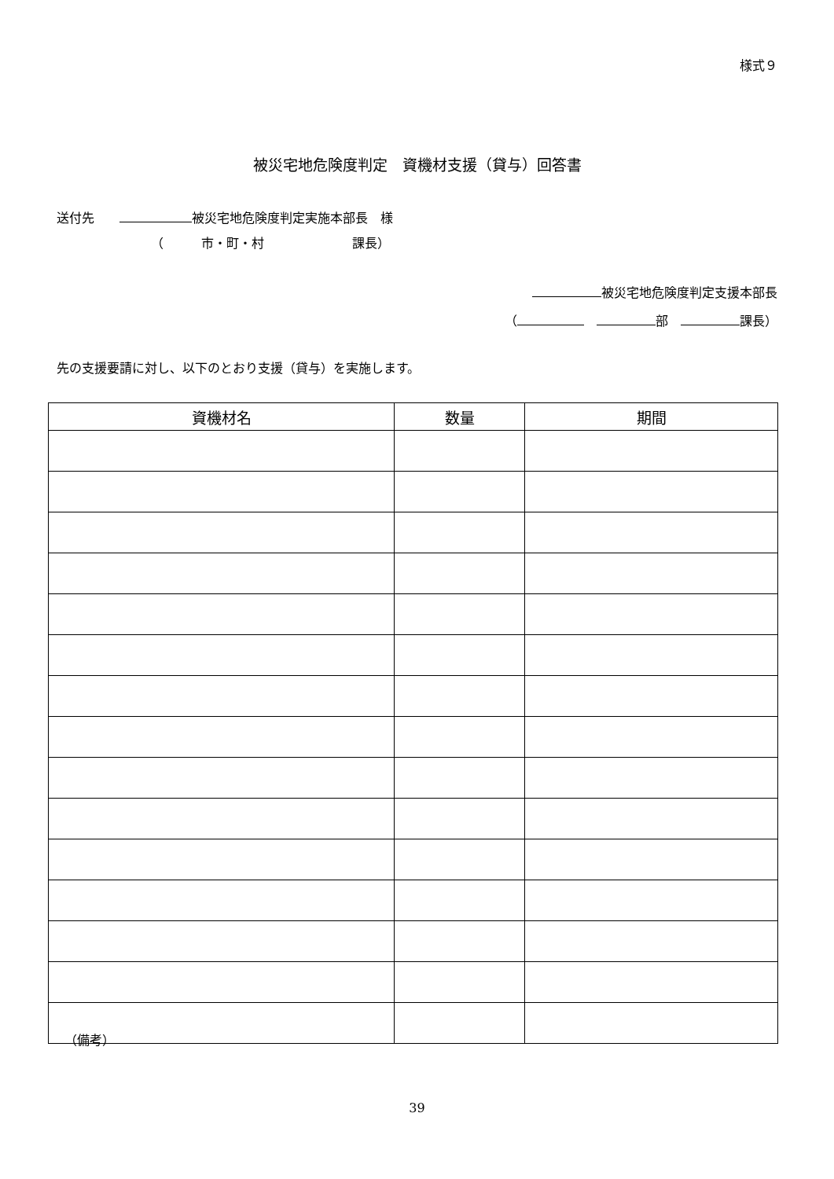様式９
被災宅地危険度判定　資機材支援（貸与）回答書
送付先　　 被災宅地危険度判定実施本部長　様
（　　　市・町・村　　　　　　　課長）
被災宅地危険度判定支援本部長
（　 部　 課長）
先の支援要請に対し、以下のとおり支援（貸与）を実施します。
| 資機材名 | 数量 | 期間 |
| --- | --- | --- |
（備考）
39